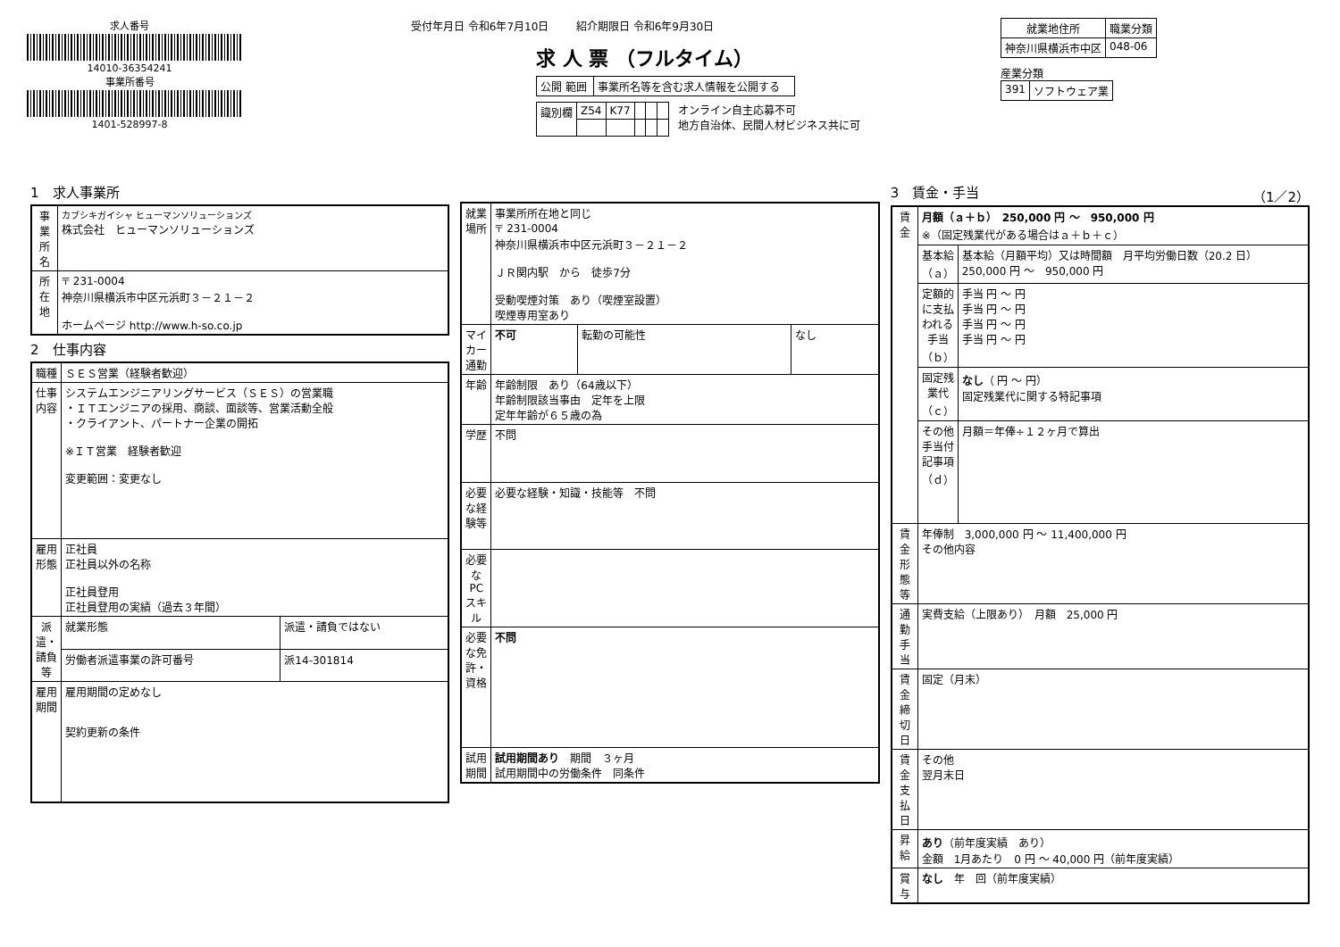求人番号
14010-36354241
事業所番号
1401-528997-8
受付年月日 令和6年7月10日 紹介期限日 令和6年9月30日
求 人 票 （フルタイム）
| 公開 範囲 | 事業所名等を含む求人情報を公開する |
| 識別欄 | Z54 | K77 | | | |
オンライン自主応募不可
地方自治体、民間人材ビジネス共に可
| 就業地住所 | 職業分類 |
| --- | --- |
| 神奈川県横浜市中区 | 048-06 |
産業分類
| 391 | ソフトウェア業 |
1　求人事業所
| 事業所名 | カブシキガイシャ ヒューマンソリューションズ 株式会社 ヒューマンソリューションズ |
| 所在地 | 〒 231-0004 神奈川県横浜市中区元浜町３－２１－２ ホームページ http://www.h-so.co.jp |
2　仕事内容
| 職種 | ＳＥＳ営業（経験者歓迎） | |
| 仕事内容 | システムエンジニアリングサービス（ＳＥＳ）の営業職 ・ＩＴエンジニアの採用、商談、面談等、営業活動全般 ・クライアント、パートナー企業の開拓 ※ＩＴ営業 経験者歓迎 変更範囲：変更なし | |
| 雇用形態 | 正社員 正社員以外の名称 正社員登用 正社員登用の実績（過去３年間） | |
| 派遣・請負等 | 就業形態 | 派遣・請負ではない |
| | 労働者派遣事業の許可番号 | 派14-301814 |
| 雇用期間 | 雇用期間の定めなし 契約更新の条件 | |
| 就業場所 | 事業所所在地と同じ 〒 231-0004 神奈川県横浜市中区元浜町３－２１－２ ＪＲ関内駅 から 徒歩7分 受動喫煙対策 あり（喫煙室設置） 喫煙専用室あり | | |
| マイカー通勤 | 不可 | 転勤の可能性 | なし |
| 年齢 | 年齢制限 あり（64歳以下） 年齢制限該当事由 定年を上限 定年年齢が６５歳の為 | | |
| 学歴 | 不問 | | |
| 必要な経験等 | 必要な経験・知識・技能等 不問 | | |
| 必要なPCスキル | | | |
| 必要な免許・資格 | 不問 | | |
| 試用期間 | 試用期間あり 期間 ３ヶ月 試用期間中の労働条件 同条件 | | |
3　賃金・手当 （1／2）
| 賃金 | 月額（ａ＋ｂ） 250,000 円 ～ 950,000 円 ※（固定残業代がある場合はａ＋ｂ＋ｃ） | |
| | 基本給（ａ） | 基本給（月額平均）又は時間額 月平均労働日数（20.2 日） 250,000 円 ～ 950,000 円 |
| | 定額的に支払われる手当（ｂ） | 手当 円 ～ 円 手当 円 ～ 円 手当 円 ～ 円 手当 円 ～ 円 |
| | 固定残業代（ｃ） | なし （ 円 ～ 円） 固定残業代に関する特記事項 |
| | その他手当付記事項（ｄ） | 月額＝年俸÷１２ヶ月で算出 |
| 賃金形態等 | 年俸制 3,000,000 円 ～ 11,400,000 円 その他内容 | |
| 通勤手当 | 実費支給（上限あり） 月額 25,000 円 | |
| 賃金締切日 | 固定（月末） | |
| 賃金支払日 | その他 翌月末日 | |
| 昇給 | あり （前年度実績 あり） 金額 1月あたり 0 円 ～ 40,000 円（前年度実績） | |
| 賞与 | なし 年 回（前年度実績） | |